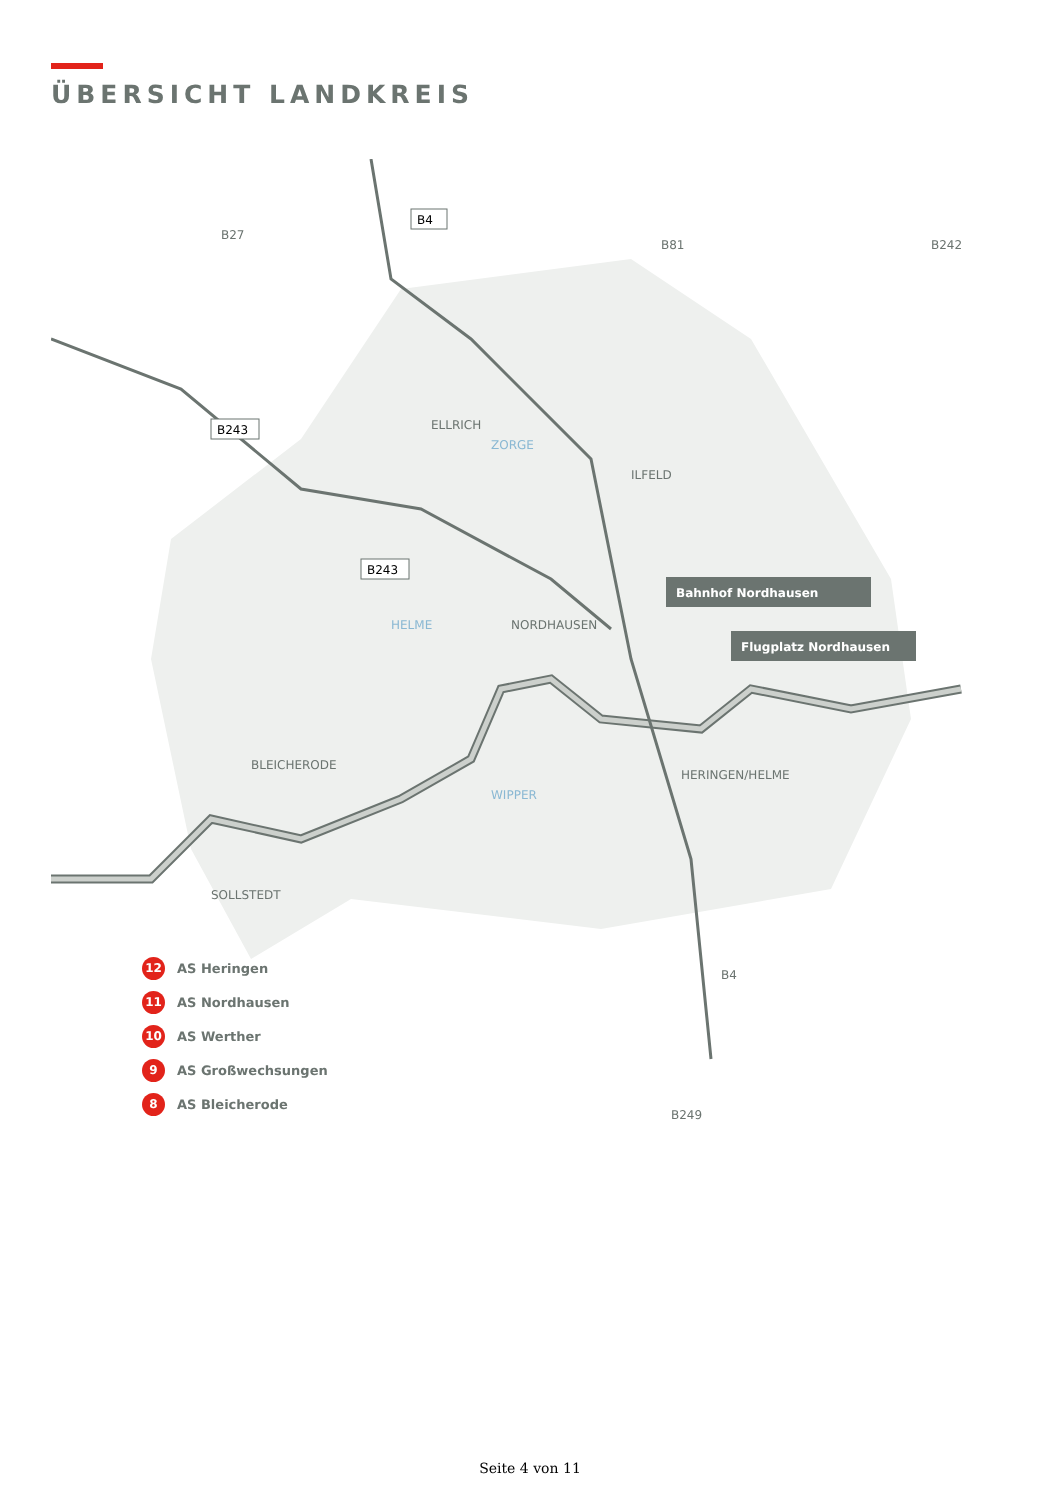ÜBERSICHT LANDKREIS
B243
B243
B4
ELLRICH
ILFELD
NORDHAUSEN
BLEICHERODE
HERINGEN/HELME
SOLLSTEDT
HELME
ZORGE
WIPPER
Bahnhof Nordhausen
Flugplatz Nordhausen
B249
B4
B242
B81
B27
12 AS Heringen
11 AS Nordhausen
10 AS Werther
9 AS Großwechsungen
8 AS Bleicherode
Seite 4 von 11